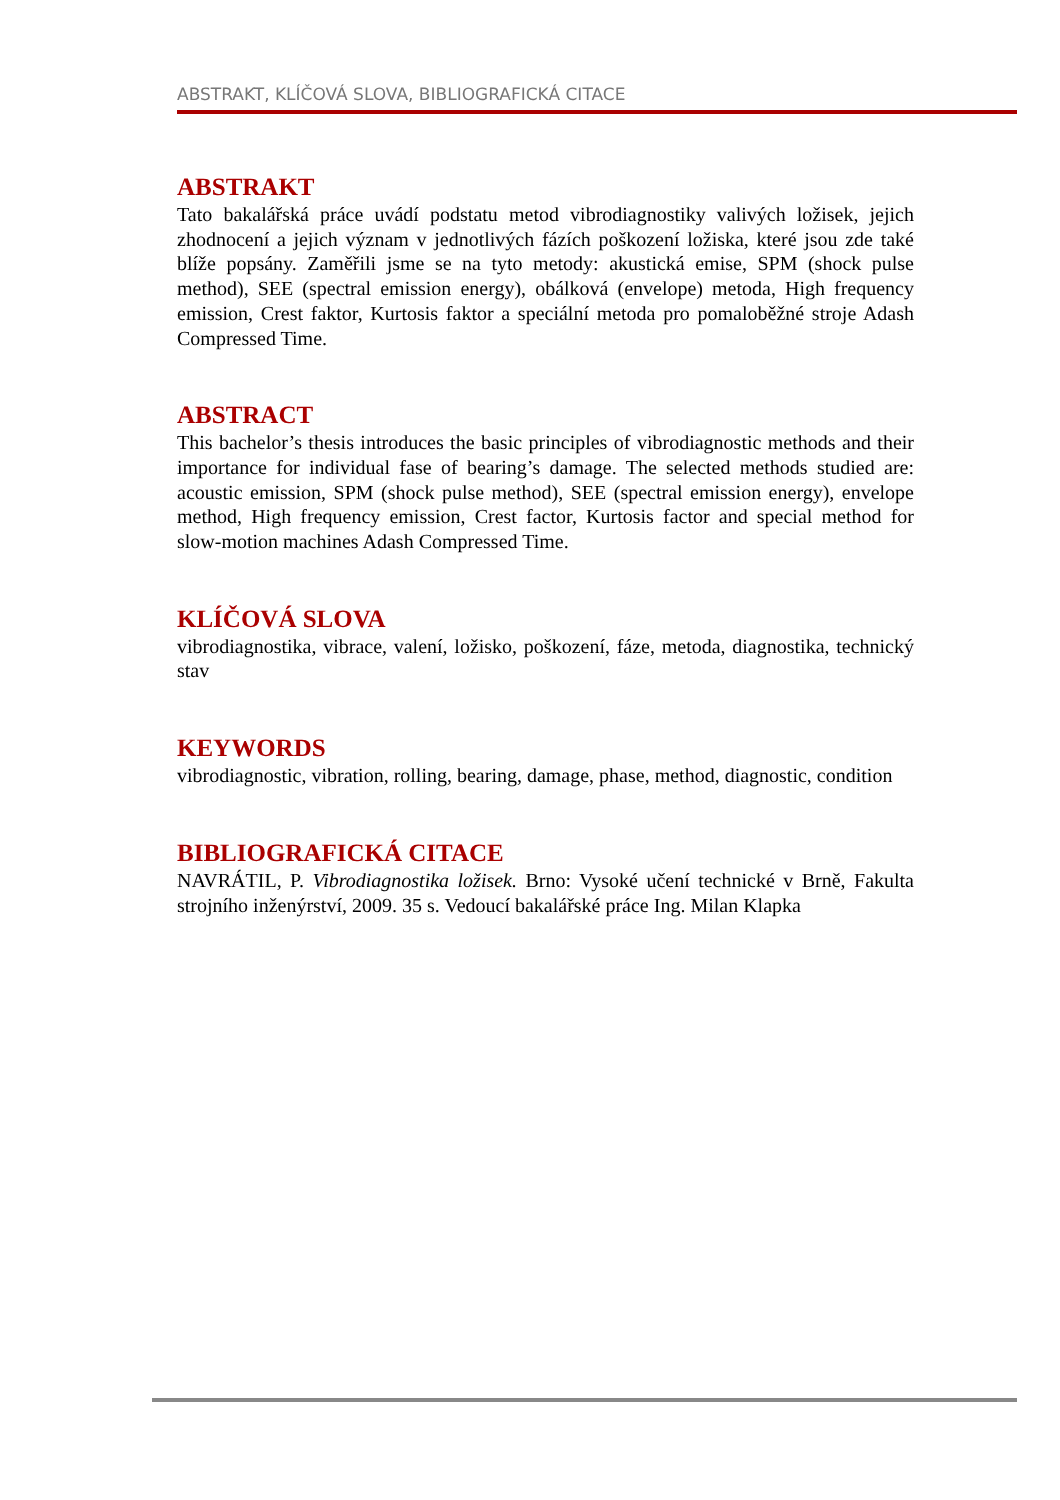ABSTRAKT, KLÍČOVÁ SLOVA, BIBLIOGRAFICKÁ CITACE
ABSTRAKT
Tato bakalářská práce uvádí podstatu metod vibrodiagnostiky valivých ložisek, jejich zhodnocení a jejich význam v jednotlivých fázích poškození ložiska, které jsou zde také blíže popsány. Zaměřili jsme se na tyto metody: akustická emise, SPM (shock pulse method), SEE (spectral emission energy), obálková (envelope) metoda, High frequency emission, Crest faktor, Kurtosis faktor a speciální metoda pro pomaloběžné stroje Adash Compressed Time.
ABSTRACT
This bachelor’s thesis introduces the basic principles of vibrodiagnostic methods and their importance for individual fase of bearing’s damage. The selected methods studied are: acoustic emission, SPM (shock pulse method), SEE (spectral emission energy), envelope method, High frequency emission, Crest factor, Kurtosis factor and special method for slow-motion machines Adash Compressed Time.
KLÍČOVÁ SLOVA
vibrodiagnostika, vibrace, valení, ložisko, poškození, fáze, metoda, diagnostika, technický stav
KEYWORDS
vibrodiagnostic, vibration, rolling, bearing, damage, phase, method, diagnostic, condition
BIBLIOGRAFICKÁ CITACE
NAVRÁTIL, P. Vibrodiagnostika ložisek. Brno: Vysoké učení technické v Brně, Fakulta strojního inženýrství, 2009. 35 s. Vedoucí bakalářské práce Ing. Milan Klapka